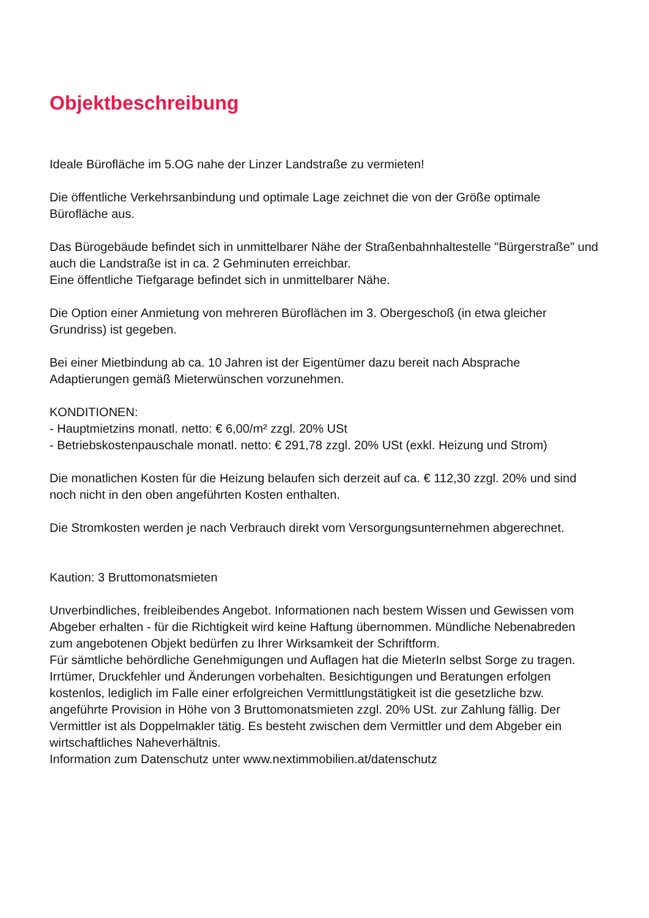Objektbeschreibung
Ideale Bürofläche im 5.OG nahe der Linzer Landstraße zu vermieten!
Die öffentliche Verkehrsanbindung und optimale Lage zeichnet die von der Größe optimale Bürofläche aus.
Das Bürogebäude befindet sich in unmittelbarer Nähe der Straßenbahnhaltestelle "Bürgerstraße" und auch die Landstraße ist in ca. 2 Gehminuten erreichbar.
Eine öffentliche Tiefgarage befindet sich in unmittelbarer Nähe.
Die Option einer Anmietung von mehreren Büroflächen im 3. Obergeschoß (in etwa gleicher Grundriss) ist gegeben.
Bei einer Mietbindung ab ca. 10 Jahren ist der Eigentümer dazu bereit nach Absprache Adaptierungen gemäß Mieterwünschen vorzunehmen.
KONDITIONEN:
- Hauptmietzins monatl. netto: € 6,00/m² zzgl. 20% USt
- Betriebskostenpauschale monatl. netto: € 291,78 zzgl. 20% USt (exkl. Heizung und Strom)
Die monatlichen Kosten für die Heizung belaufen sich derzeit auf ca. € 112,30 zzgl. 20% und sind noch nicht in den oben angeführten Kosten enthalten.
Die Stromkosten werden je nach Verbrauch direkt vom Versorgungsunternehmen abgerechnet.
Kaution: 3 Bruttomonatsmieten
Unverbindliches, freibleibendes Angebot. Informationen nach bestem Wissen und Gewissen vom Abgeber erhalten - für die Richtigkeit wird keine Haftung übernommen. Mündliche Nebenabreden zum angebotenen Objekt bedürfen zu Ihrer Wirksamkeit der Schriftform.
Für sämtliche behördliche Genehmigungen und Auflagen hat die MieterIn selbst Sorge zu tragen.
Irrtümer, Druckfehler und Änderungen vorbehalten. Besichtigungen und Beratungen erfolgen kostenlos, lediglich im Falle einer erfolgreichen Vermittlungstätigkeit ist die gesetzliche bzw. angeführte Provision in Höhe von 3 Bruttomonatsmieten zzgl. 20% USt. zur Zahlung fällig. Der Vermittler ist als Doppelmakler tätig. Es besteht zwischen dem Vermittler und dem Abgeber ein wirtschaftliches Naheverhältnis.
Information zum Datenschutz unter www.nextimmobilien.at/datenschutz